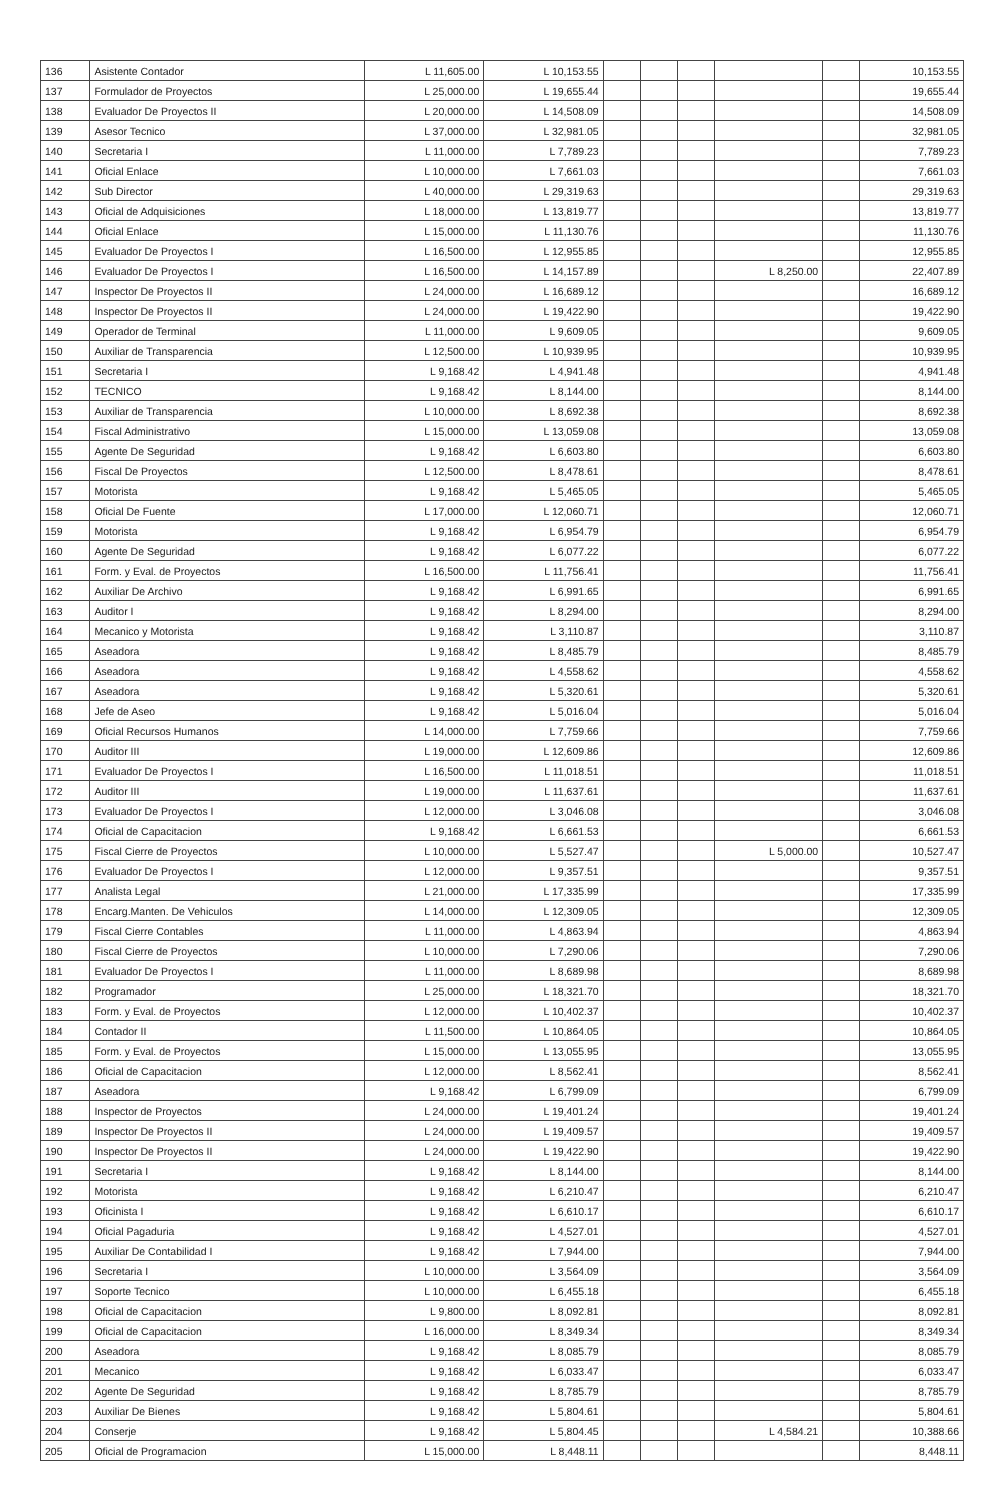| 136 | Asistente Contador | L 11,605.00 | L 10,153.55 | | | | | | 10,153.55 |
| 137 | Formulador de Proyectos | L 25,000.00 | L 19,655.44 | | | | | | 19,655.44 |
| 138 | Evaluador De Proyectos II | L 20,000.00 | L 14,508.09 | | | | | | 14,508.09 |
| 139 | Asesor Tecnico | L 37,000.00 | L 32,981.05 | | | | | | 32,981.05 |
| 140 | Secretaria I | L 11,000.00 | L 7,789.23 | | | | | | 7,789.23 |
| 141 | Oficial Enlace | L 10,000.00 | L 7,661.03 | | | | | | 7,661.03 |
| 142 | Sub Director | L 40,000.00 | L 29,319.63 | | | | | | 29,319.63 |
| 143 | Oficial de Adquisiciones | L 18,000.00 | L 13,819.77 | | | | | | 13,819.77 |
| 144 | Oficial Enlace | L 15,000.00 | L 11,130.76 | | | | | | 11,130.76 |
| 145 | Evaluador De Proyectos I | L 16,500.00 | L 12,955.85 | | | | | | 12,955.85 |
| 146 | Evaluador De Proyectos I | L 16,500.00 | L 14,157.89 | | | | L 8,250.00 | | 22,407.89 |
| 147 | Inspector De Proyectos II | L 24,000.00 | L 16,689.12 | | | | | | 16,689.12 |
| 148 | Inspector De Proyectos II | L 24,000.00 | L 19,422.90 | | | | | | 19,422.90 |
| 149 | Operador de Terminal | L 11,000.00 | L 9,609.05 | | | | | | 9,609.05 |
| 150 | Auxiliar de Transparencia | L 12,500.00 | L 10,939.95 | | | | | | 10,939.95 |
| 151 | Secretaria I | L 9,168.42 | L 4,941.48 | | | | | | 4,941.48 |
| 152 | TECNICO | L 9,168.42 | L 8,144.00 | | | | | | 8,144.00 |
| 153 | Auxiliar de Transparencia | L 10,000.00 | L 8,692.38 | | | | | | 8,692.38 |
| 154 | Fiscal Administrativo | L 15,000.00 | L 13,059.08 | | | | | | 13,059.08 |
| 155 | Agente De Seguridad | L 9,168.42 | L 6,603.80 | | | | | | 6,603.80 |
| 156 | Fiscal De Proyectos | L 12,500.00 | L 8,478.61 | | | | | | 8,478.61 |
| 157 | Motorista | L 9,168.42 | L 5,465.05 | | | | | | 5,465.05 |
| 158 | Oficial De Fuente | L 17,000.00 | L 12,060.71 | | | | | | 12,060.71 |
| 159 | Motorista | L 9,168.42 | L 6,954.79 | | | | | | 6,954.79 |
| 160 | Agente De Seguridad | L 9,168.42 | L 6,077.22 | | | | | | 6,077.22 |
| 161 | Form. y Eval. de Proyectos | L 16,500.00 | L 11,756.41 | | | | | | 11,756.41 |
| 162 | Auxiliar De Archivo | L 9,168.42 | L 6,991.65 | | | | | | 6,991.65 |
| 163 | Auditor I | L 9,168.42 | L 8,294.00 | | | | | | 8,294.00 |
| 164 | Mecanico y Motorista | L 9,168.42 | L 3,110.87 | | | | | | 3,110.87 |
| 165 | Aseadora | L 9,168.42 | L 8,485.79 | | | | | | 8,485.79 |
| 166 | Aseadora | L 9,168.42 | L 4,558.62 | | | | | | 4,558.62 |
| 167 | Aseadora | L 9,168.42 | L 5,320.61 | | | | | | 5,320.61 |
| 168 | Jefe de Aseo | L 9,168.42 | L 5,016.04 | | | | | | 5,016.04 |
| 169 | Oficial Recursos Humanos | L 14,000.00 | L 7,759.66 | | | | | | 7,759.66 |
| 170 | Auditor III | L 19,000.00 | L 12,609.86 | | | | | | 12,609.86 |
| 171 | Evaluador De Proyectos I | L 16,500.00 | L 11,018.51 | | | | | | 11,018.51 |
| 172 | Auditor III | L 19,000.00 | L 11,637.61 | | | | | | 11,637.61 |
| 173 | Evaluador De Proyectos I | L 12,000.00 | L 3,046.08 | | | | | | 3,046.08 |
| 174 | Oficial de Capacitacion | L 9,168.42 | L 6,661.53 | | | | | | 6,661.53 |
| 175 | Fiscal Cierre de Proyectos | L 10,000.00 | L 5,527.47 | | | | L 5,000.00 | | 10,527.47 |
| 176 | Evaluador De Proyectos I | L 12,000.00 | L 9,357.51 | | | | | | 9,357.51 |
| 177 | Analista Legal | L 21,000.00 | L 17,335.99 | | | | | | 17,335.99 |
| 178 | Encarg.Manten. De Vehiculos | L 14,000.00 | L 12,309.05 | | | | | | 12,309.05 |
| 179 | Fiscal Cierre Contables | L 11,000.00 | L 4,863.94 | | | | | | 4,863.94 |
| 180 | Fiscal Cierre de Proyectos | L 10,000.00 | L 7,290.06 | | | | | | 7,290.06 |
| 181 | Evaluador De Proyectos I | L 11,000.00 | L 8,689.98 | | | | | | 8,689.98 |
| 182 | Programador | L 25,000.00 | L 18,321.70 | | | | | | 18,321.70 |
| 183 | Form. y Eval. de Proyectos | L 12,000.00 | L 10,402.37 | | | | | | 10,402.37 |
| 184 | Contador II | L 11,500.00 | L 10,864.05 | | | | | | 10,864.05 |
| 185 | Form. y Eval. de Proyectos | L 15,000.00 | L 13,055.95 | | | | | | 13,055.95 |
| 186 | Oficial de Capacitacion | L 12,000.00 | L 8,562.41 | | | | | | 8,562.41 |
| 187 | Aseadora | L 9,168.42 | L 6,799.09 | | | | | | 6,799.09 |
| 188 | Inspector de Proyectos | L 24,000.00 | L 19,401.24 | | | | | | 19,401.24 |
| 189 | Inspector De Proyectos II | L 24,000.00 | L 19,409.57 | | | | | | 19,409.57 |
| 190 | Inspector De Proyectos II | L 24,000.00 | L 19,422.90 | | | | | | 19,422.90 |
| 191 | Secretaria I | L 9,168.42 | L 8,144.00 | | | | | | 8,144.00 |
| 192 | Motorista | L 9,168.42 | L 6,210.47 | | | | | | 6,210.47 |
| 193 | Oficinista I | L 9,168.42 | L 6,610.17 | | | | | | 6,610.17 |
| 194 | Oficial Pagaduria | L 9,168.42 | L 4,527.01 | | | | | | 4,527.01 |
| 195 | Auxiliar De Contabilidad I | L 9,168.42 | L 7,944.00 | | | | | | 7,944.00 |
| 196 | Secretaria I | L 10,000.00 | L 3,564.09 | | | | | | 3,564.09 |
| 197 | Soporte Tecnico | L 10,000.00 | L 6,455.18 | | | | | | 6,455.18 |
| 198 | Oficial de Capacitacion | L 9,800.00 | L 8,092.81 | | | | | | 8,092.81 |
| 199 | Oficial de Capacitacion | L 16,000.00 | L 8,349.34 | | | | | | 8,349.34 |
| 200 | Aseadora | L 9,168.42 | L 8,085.79 | | | | | | 8,085.79 |
| 201 | Mecanico | L 9,168.42 | L 6,033.47 | | | | | | 6,033.47 |
| 202 | Agente De Seguridad | L 9,168.42 | L 8,785.79 | | | | | | 8,785.79 |
| 203 | Auxiliar De Bienes | L 9,168.42 | L 5,804.61 | | | | | | 5,804.61 |
| 204 | Conserje | L 9,168.42 | L 5,804.45 | | | | L 4,584.21 | | 10,388.66 |
| 205 | Oficial de Programacion | L 15,000.00 | L 8,448.11 | | | | | | 8,448.11 |